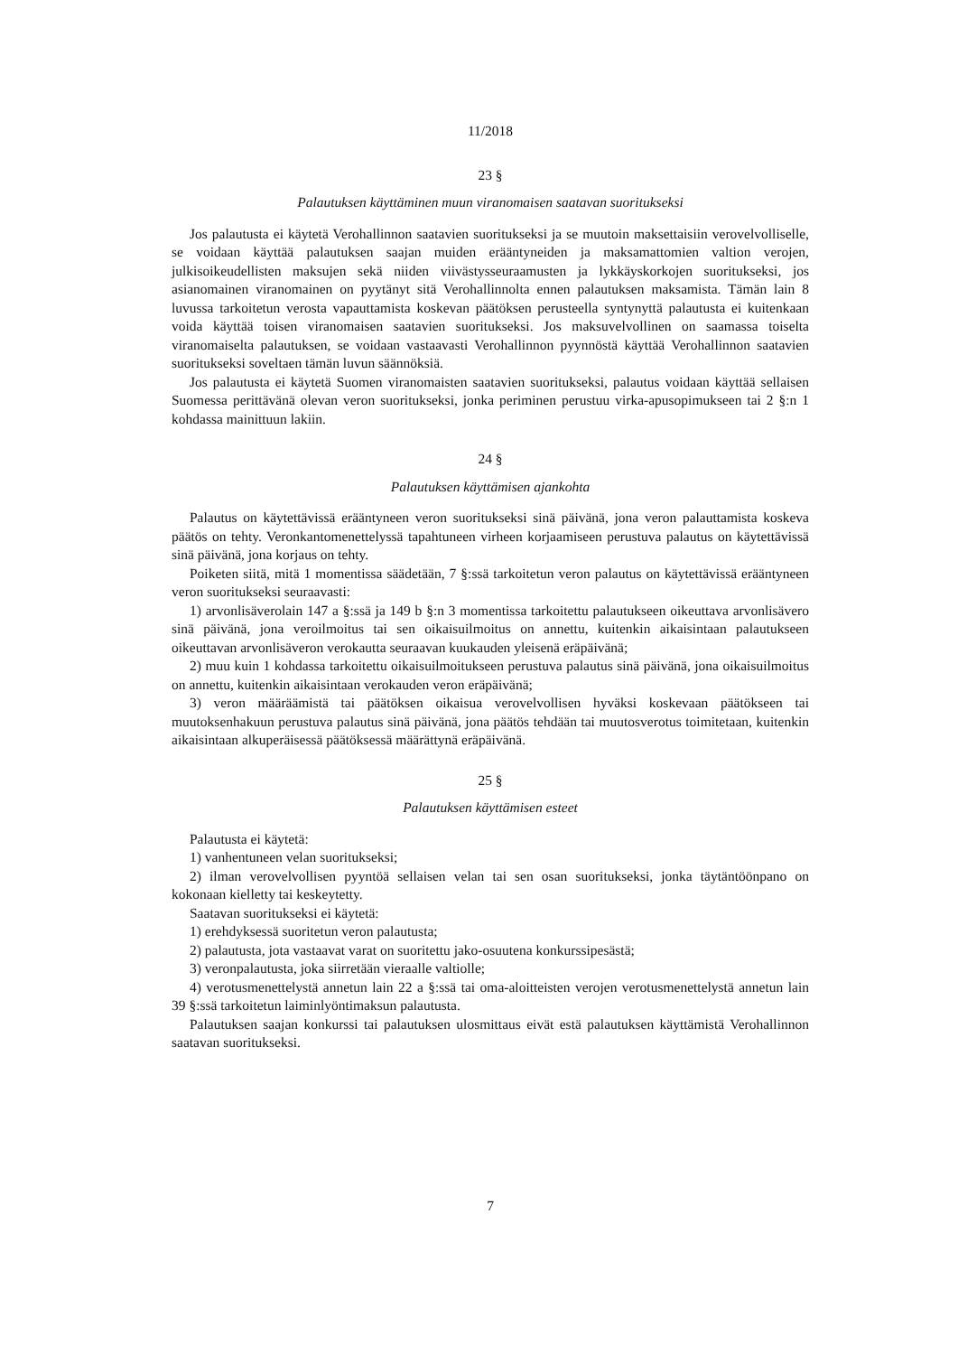11/2018
23 §
Palautuksen käyttäminen muun viranomaisen saatavan suoritukseksi
Jos palautusta ei käytetä Verohallinnon saatavien suoritukseksi ja se muutoin maksettaisiin verovelvolliselle, se voidaan käyttää palautuksen saajan muiden erääntyneiden ja maksamattomien valtion verojen, julkisoikeudellisten maksujen sekä niiden viivästysseuraamusten ja lykkäyskorkojen suoritukseksi, jos asianomainen viranomainen on pyytänyt sitä Verohallinnolta ennen palautuksen maksamista. Tämän lain 8 luvussa tarkoitetun verosta vapauttamista koskevan päätöksen perusteella syntynyttä palautusta ei kuitenkaan voida käyttää toisen viranomaisen saatavien suoritukseksi. Jos maksuvelvollinen on saamassa toiselta viranomaiselta palautuksen, se voidaan vastaavasti Verohallinnon pyynnöstä käyttää Verohallinnon saatavien suoritukseksi soveltaen tämän luvun säännöksiä.
Jos palautusta ei käytetä Suomen viranomaisten saatavien suoritukseksi, palautus voidaan käyttää sellaisen Suomessa perittävänä olevan veron suoritukseksi, jonka periminen perustuu virka-apusopimukseen tai 2 §:n 1 kohdassa mainittuun lakiin.
24 §
Palautuksen käyttämisen ajankohta
Palautus on käytettävissä erääntyneen veron suoritukseksi sinä päivänä, jona veron palauttamista koskeva päätös on tehty. Veronkantomenettelyssä tapahtuneen virheen korjaamiseen perustuva palautus on käytettävissä sinä päivänä, jona korjaus on tehty.
Poiketen siitä, mitä 1 momentissa säädetään, 7 §:ssä tarkoitetun veron palautus on käytettävissä erääntyneen veron suoritukseksi seuraavasti:
1) arvonlisäverolain 147 a §:ssä ja 149 b §:n 3 momentissa tarkoitettu palautukseen oikeuttava arvonlisävero sinä päivänä, jona veroilmoitus tai sen oikaisuilmoitus on annettu, kuitenkin aikaisintaan palautukseen oikeuttavan arvonlisäveron verokautta seuraavan kuukauden yleisenä eräpäivänä;
2) muu kuin 1 kohdassa tarkoitettu oikaisuilmoitukseen perustuva palautus sinä päivänä, jona oikaisuilmoitus on annettu, kuitenkin aikaisintaan verokauden veron eräpäivänä;
3) veron määräämistä tai päätöksen oikaisua verovelvollisen hyväksi koskevaan päätökseen tai muutoksenhakuun perustuva palautus sinä päivänä, jona päätös tehdään tai muutosverotus toimitetaan, kuitenkin aikaisintaan alkuperäisessä päätöksessä määrättynä eräpäivänä.
25 §
Palautuksen käyttämisen esteet
Palautusta ei käytetä:
1) vanhentuneen velan suoritukseksi;
2) ilman verovelvollisen pyyntöä sellaisen velan tai sen osan suoritukseksi, jonka täytäntöönpano on kokonaan kielletty tai keskeytetty.
Saatavan suoritukseksi ei käytetä:
1) erehdyksessä suoritetun veron palautusta;
2) palautusta, jota vastaavat varat on suoritettu jako-osuutena konkurssipesästä;
3) veronpalautusta, joka siirretään vieraalle valtiolle;
4) verotusmenettelystä annetun lain 22 a §:ssä tai oma-aloitteisten verojen verotusmenettelystä annetun lain 39 §:ssä tarkoitetun laiminlyöntimaksun palautusta.
Palautuksen saajan konkurssi tai palautuksen ulosmittaus eivät estä palautuksen käyttämistä Verohallinnon saatavan suoritukseksi.
7